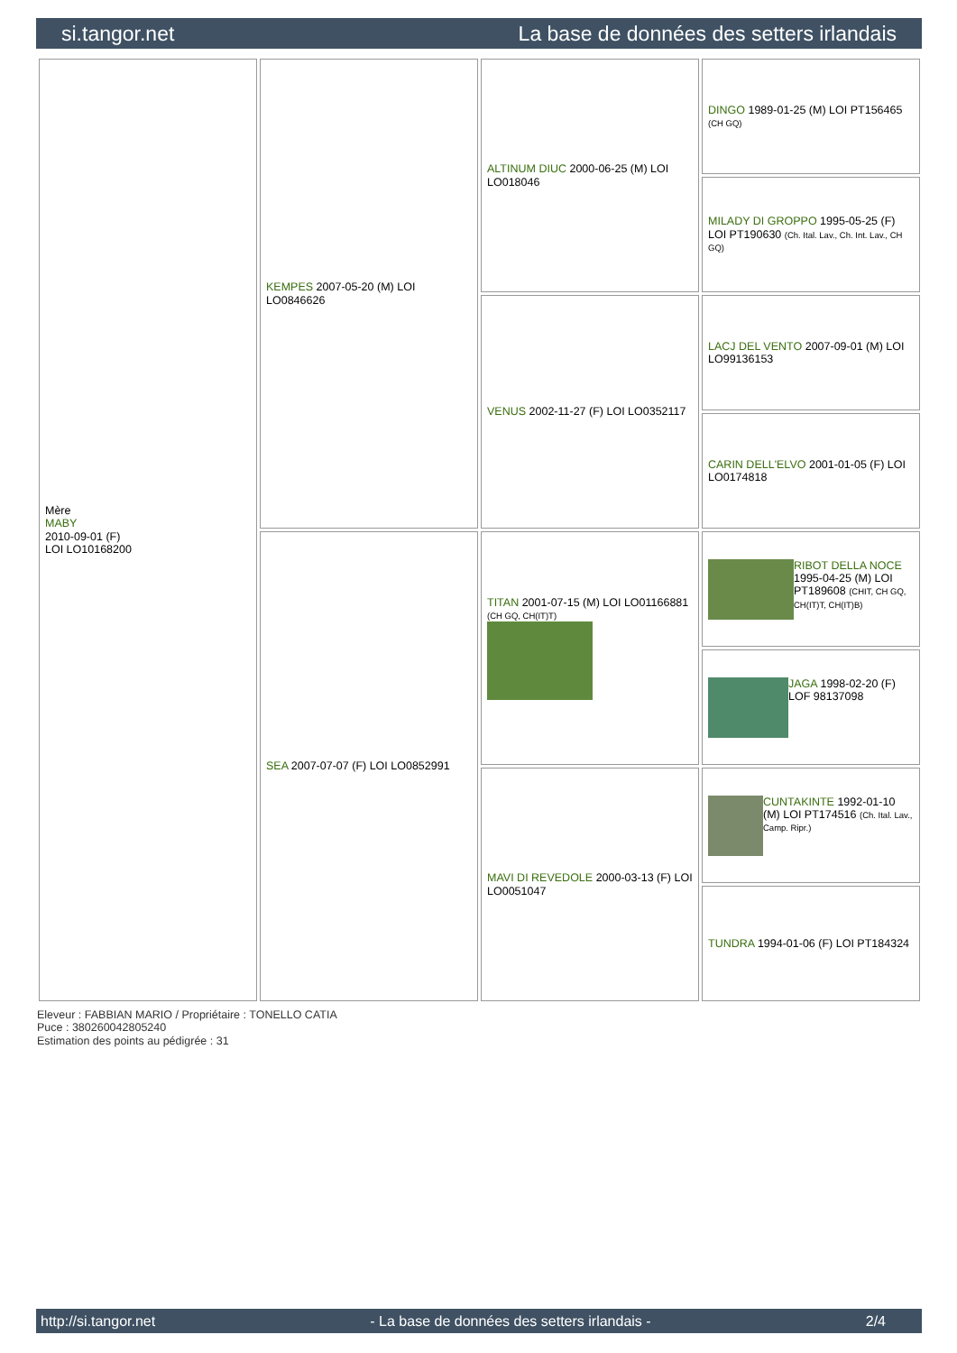si.tangor.net La base de données des setters irlandais
| Mère MABY 2010-09-01 (F) LOI LO10168200 | KEMPES 2007-05-20 (M) LOI LO0846626 | ALTINUM DIUC 2000-06-25 (M) LOI LO018046 | DINGO 1989-01-25 (M) LOI PT156465 (CH GQ) |
| | | | MILADY DI GROPPO 1995-05-25 (F) LOI PT190630 (Ch. Ital. Lav., Ch. Int. Lav., CH GQ) |
| | | VENUS 2002-11-27 (F) LOI LO0352117 | LACJ DEL VENTO 2007-09-01 (M) LOI LO99136153 |
| | | | CARIN DELL'ELVO 2001-01-05 (F) LOI LO0174818 |
| | SEA 2007-07-07 (F) LOI LO0852991 | TITAN 2001-07-15 (M) LOI LO01166881 (CH GQ, CH(IT)T) | RIBOT DELLA NOCE 1995-04-25 (M) LOI PT189608 (CHIT, CH GQ, CH(IT)T, CH(IT)B) |
| | | | JAGA 1998-02-20 (F) LOF 98137098 |
| | | MAVI DI REVEDOLE 2000-03-13 (F) LOI LO0051047 | CUNTAKINTE 1992-01-10 (M) LOI PT174516 (Ch. Ital. Lav., Camp. Ripr.) |
| | | | TUNDRA 1994-01-06 (F) LOI PT184324 |
Eleveur : FABBIAN MARIO / Propriétaire : TONELLO CATIA
Puce : 380260042805240
Estimation des points au pédigrée : 31
http://si.tangor.net - La base de données des setters irlandais - 2/4